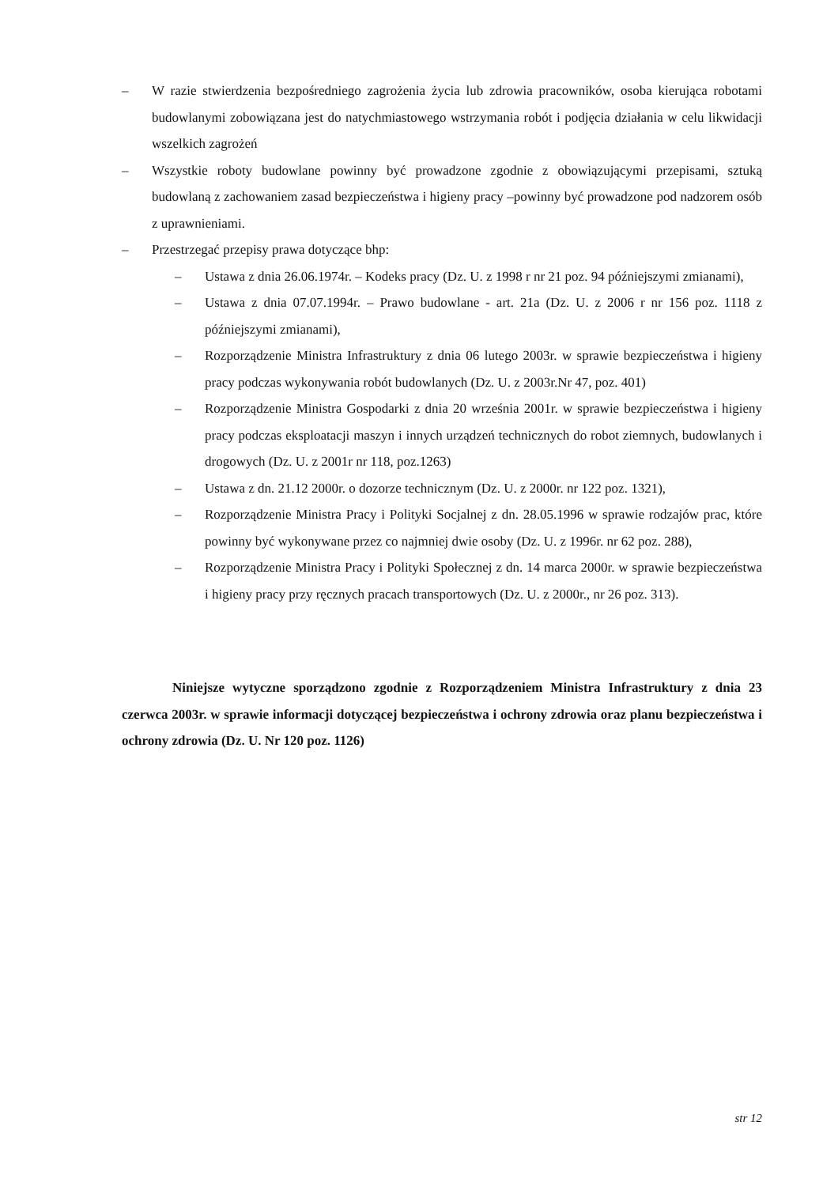– W razie stwierdzenia bezpośredniego zagrożenia życia lub zdrowia pracowników, osoba kierująca robotami budowlanymi zobowiązana jest do natychmiastowego wstrzymania robót i podjęcia działania w celu likwidacji wszelkich zagrożeń
– Wszystkie roboty budowlane powinny być prowadzone zgodnie z obowiązującymi przepisami, sztuką budowlaną z zachowaniem zasad bezpieczeństwa i higieny pracy –powinny być prowadzone pod nadzorem osób z uprawnieniami.
– Przestrzegać przepisy prawa dotyczące bhp:
– Ustawa z dnia 26.06.1974r. – Kodeks pracy (Dz. U. z 1998 r nr 21 poz. 94 późniejszymi zmianami),
– Ustawa z dnia 07.07.1994r. – Prawo budowlane - art. 21a (Dz. U. z 2006 r nr 156 poz. 1118 z późniejszymi zmianami),
– Rozporządzenie Ministra Infrastruktury z dnia 06 lutego 2003r. w sprawie bezpieczeństwa i higieny pracy podczas wykonywania robót budowlanych (Dz. U. z 2003r.Nr 47, poz. 401)
– Rozporządzenie Ministra Gospodarki z dnia 20 września 2001r. w sprawie bezpieczeństwa i higieny pracy podczas eksploatacji maszyn i innych urządzeń technicznych do robot ziemnych, budowlanych i drogowych (Dz. U. z 2001r nr 118, poz.1263)
– Ustawa z dn. 21.12 2000r. o dozorze technicznym (Dz. U. z 2000r. nr 122 poz. 1321),
– Rozporządzenie Ministra Pracy i Polityki Socjalnej z dn. 28.05.1996 w sprawie rodzajów prac, które powinny być wykonywane przez co najmniej dwie osoby (Dz. U. z 1996r. nr 62 poz. 288),
– Rozporządzenie Ministra Pracy i Polityki Społecznej z dn. 14 marca 2000r. w sprawie bezpieczeństwa i higieny pracy przy ręcznych pracach transportowych (Dz. U. z 2000r., nr 26 poz. 313).
Niniejsze wytyczne sporządzono zgodnie z Rozporządzeniem Ministra Infrastruktury z dnia 23 czerwca 2003r. w sprawie informacji dotyczącej bezpieczeństwa i ochrony zdrowia oraz planu bezpieczeństwa i ochrony zdrowia (Dz. U. Nr 120 poz. 1126)
str 12